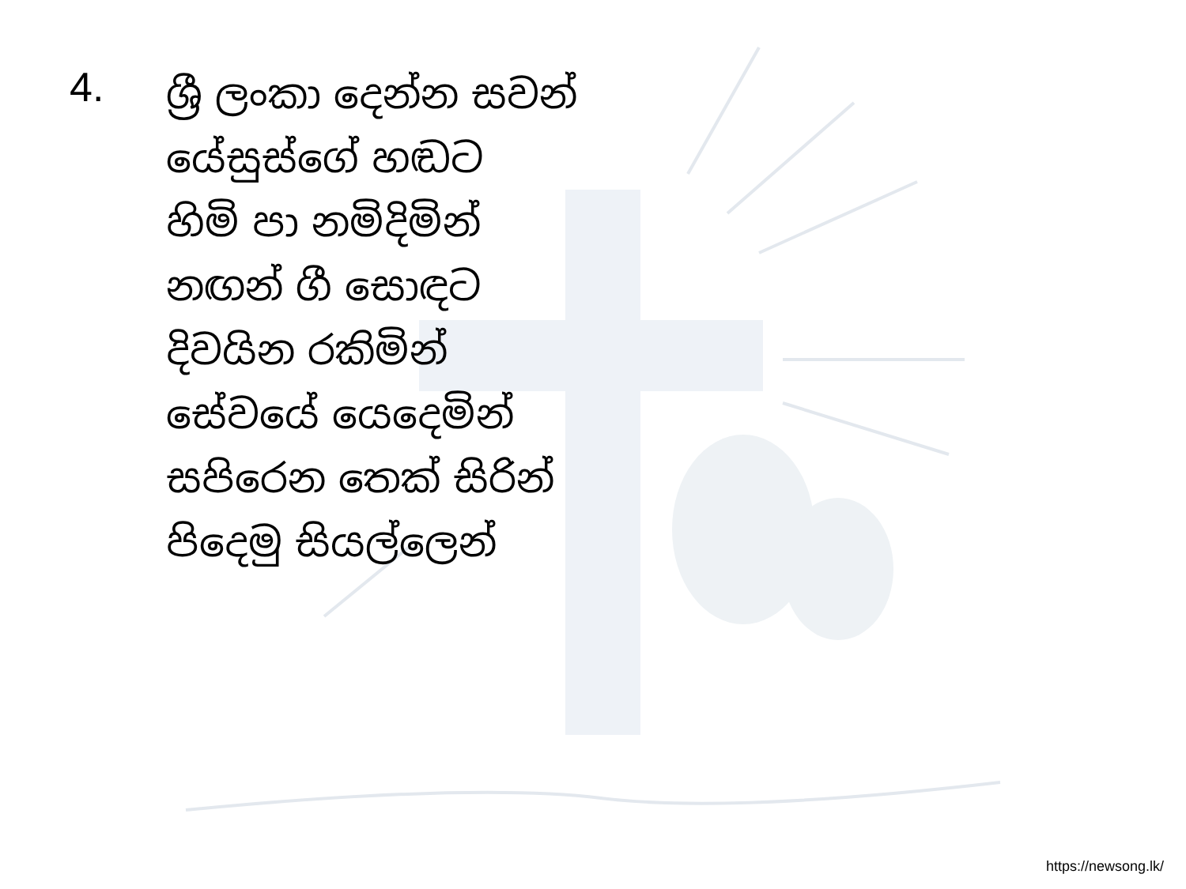4.
ශ්‍රී ලංකා දෙන්න සවන්
යේසුස්ගේ හඬට
හිමි පා නමිදිමින්
නඟන් ගී සොඳට
දිවයින රකිමින්
සේවයේ යෙදෙමින්
සපිරෙන තෙක් සිරින්
පිදෙමු සියල්ලෙන්
https://newsong.lk/